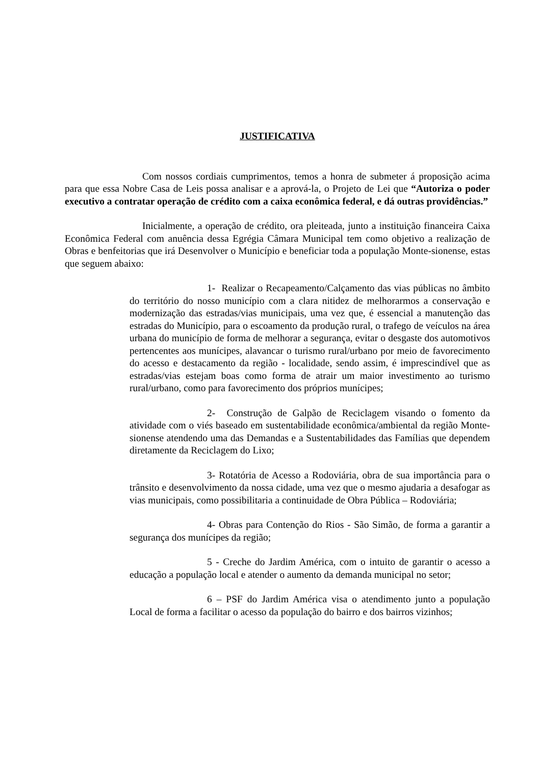JUSTIFICATIVA
Com nossos cordiais cumprimentos, temos a honra de submeter á proposição acima para que essa Nobre Casa de Leis possa analisar e a aprová-la, o Projeto de Lei que “Autoriza o poder executivo a contratar operação de crédito com a caixa econômica federal, e dá outras providências.”
Inicialmente, a operação de crédito, ora pleiteada, junto a instituição financeira Caixa Econômica Federal com anuência dessa Egrégia Câmara Municipal tem como objetivo a realização de Obras e benfeitorias que irá Desenvolver o Município e beneficiar toda a população Monte-sionense, estas que seguem abaixo:
1- Realizar o Recapeamento/Calçamento das vias públicas no âmbito do território do nosso município com a clara nitidez de melhorarmos a conservação e modernização das estradas/vias municipais, uma vez que, é essencial a manutenção das estradas do Município, para o escoamento da produção rural, o trafego de veículos na área urbana do município de forma de melhorar a segurança, evitar o desgaste dos automotivos pertencentes aos munícipes, alavancar o turismo rural/urbano por meio de favorecimento do acesso e destacamento da região - localidade, sendo assim, é imprescindível que as estradas/vias estejam boas como forma de atrair um maior investimento ao turismo rural/urbano, como para favorecimento dos próprios munícipes;
2- Construção de Galpão de Reciclagem visando o fomento da atividade com o viés baseado em sustentabilidade econômica/ambiental da região Monte-sionense atendendo uma das Demandas e a Sustentabilidades das Famílias que dependem diretamente da Reciclagem do Lixo;
3- Rotatória de Acesso a Rodoviária, obra de sua importância para o trânsito e desenvolvimento da nossa cidade, uma vez que o mesmo ajudaria a desafogar as vias municipais, como possibilitaria a continuidade de Obra Pública – Rodoviária;
4- Obras para Contenção do Rios - São Simão, de forma a garantir a segurança dos munícipes da região;
5 - Creche do Jardim América, com o intuito de garantir o acesso a educação a população local e atender o aumento da demanda municipal no setor;
6 – PSF do Jardim América visa o atendimento junto a população Local de forma a facilitar o acesso da população do bairro e dos bairros vizinhos;